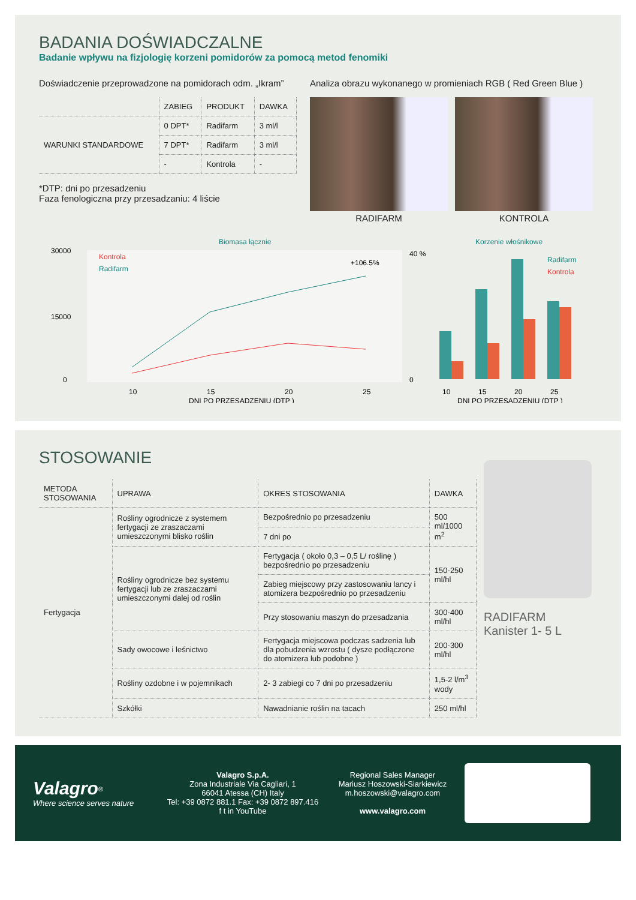BADANIA DOŚWIADCZALNE
Badanie wpływu na fizjologię korzeni pomidorów za pomocą metod fenomiki
Doświadczenie przeprowadzone na pomidorach odm. „Ikram”
| | ZABIEG | PRODUKT | DAWKA |
| --- | --- | --- | --- |
| WARUNKI STANDARDOWE | 0 DPT* | Radifarm | 3 ml/l |
| | 7 DPT* | Radifarm | 3 ml/l |
| | - | Kontrola | - |
*DTP: dni po przesadzeniu
Faza fenologiczna przy przesadzaniu: 4 liście
Analiza obrazu wykonanego w promieniach RGB ( Red Green Blue )
RADIFARM
KONTROLA
Biomasa łącznie
30000
15000
0
Kontrola
Radifarm
+106.5%
10
15
20
25
DNI PO PRZESADZENIU (DTP )
Korzenie włośnikowe
40 %
0
Radifarm
Kontrola
10
15
20
25
DNI PO PRZESADZENIU (DTP )
STOSOWANIE
| METODA STOSOWANIA | UPRAWA | OKRES STOSOWANIA | DAWKA |
| --- | --- | --- | --- |
| Fertygacja | Rośliny ogrodnicze z systemem fertygacji ze zraszaczami umieszczonymi blisko roślin | Bezpośrednio po przesadzeniu | 500 ml/1000 m<sup>2</sup> |
| | | 7 dni po | |
| | Rośliny ogrodnicze bez systemu fertygacji lub ze zraszaczami umieszczonymi dalej od roślin | Fertygacja ( około 0,3 – 0,5 L/ roślinę ) bezpośrednio po przesadzeniu | 150-250 ml/hl |
| | | Zabieg miejscowy przy zastosowaniu lancy i atomizera bezpośrednio po przesadzeniu | |
| | | Przy stosowaniu maszyn do przesadzania | 300-400 ml/hl |
| | Sady owocowe i leśnictwo | Fertygacja miejscowa podczas sadzenia lub dla pobudzenia wzrostu ( dysze podłączone do atomizera lub podobne ) | 200-300 ml/hl |
| | Rośliny ozdobne i w pojemnikach | 2- 3 zabiegi co 7 dni po przesadzeniu | 1,5-2 l/m<sup>3</sup> wody |
| | Szkółki | Nawadnianie roślin na tacach | 250 ml/hl |
RADIFARM
Kanister 1- 5 L
Valagro<sup>®</sup>
Where science serves nature
Valagro S.p.A.
Zona Industriale Via Cagliari, 1
66041 Atessa (CH) Italy
Tel: +39 0872 881.1 Fax: +39 0872 897.416
f t in YouTube
Regional Sales Manager
Mariusz Hoszowski-Siarkiewicz
m.hoszowski@valagro.com
www.valagro.com